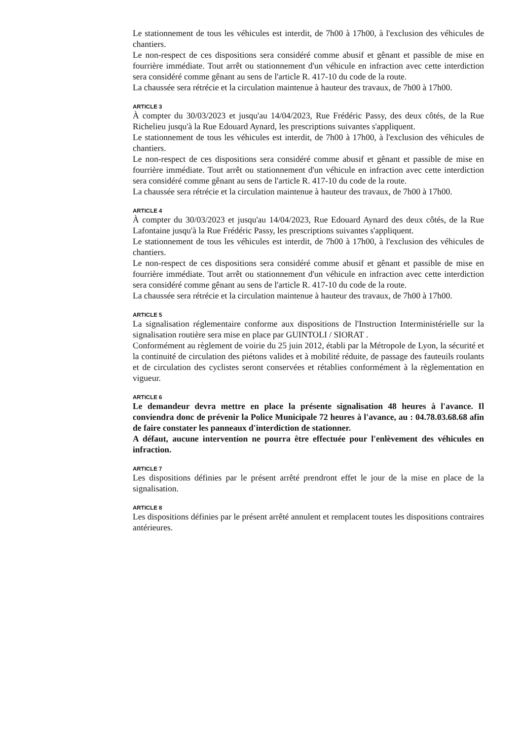Le stationnement de tous les véhicules est interdit, de 7h00 à 17h00, à l'exclusion des véhicules de chantiers.
Le non-respect de ces dispositions sera considéré comme abusif et gênant et passible de mise en fourrière immédiate. Tout arrêt ou stationnement d'un véhicule en infraction avec cette interdiction sera considéré comme gênant au sens de l'article R. 417-10 du code de la route.
La chaussée sera rétrécie et la circulation maintenue à hauteur des travaux, de 7h00 à 17h00.
ARTICLE 3
À compter du 30/03/2023 et jusqu'au 14/04/2023, Rue Frédéric Passy, des deux côtés, de la Rue Richelieu jusqu'à la Rue Edouard Aynard, les prescriptions suivantes s'appliquent.
Le stationnement de tous les véhicules est interdit, de 7h00 à 17h00, à l'exclusion des véhicules de chantiers.
Le non-respect de ces dispositions sera considéré comme abusif et gênant et passible de mise en fourrière immédiate. Tout arrêt ou stationnement d'un véhicule en infraction avec cette interdiction sera considéré comme gênant au sens de l'article R. 417-10 du code de la route.
La chaussée sera rétrécie et la circulation maintenue à hauteur des travaux, de 7h00 à 17h00.
ARTICLE 4
À compter du 30/03/2023 et jusqu'au 14/04/2023, Rue Edouard Aynard des deux côtés, de la Rue Lafontaine jusqu'à la Rue Frédéric Passy, les prescriptions suivantes s'appliquent.
Le stationnement de tous les véhicules est interdit, de 7h00 à 17h00, à l'exclusion des véhicules de chantiers.
Le non-respect de ces dispositions sera considéré comme abusif et gênant et passible de mise en fourrière immédiate. Tout arrêt ou stationnement d'un véhicule en infraction avec cette interdiction sera considéré comme gênant au sens de l'article R. 417-10 du code de la route.
La chaussée sera rétrécie et la circulation maintenue à hauteur des travaux, de 7h00 à 17h00.
ARTICLE 5
La signalisation réglementaire conforme aux dispositions de l'Instruction Interministérielle sur la signalisation routière sera mise en place par GUINTOLI / SIORAT .
Conformément au règlement de voirie du 25 juin 2012, établi par la Métropole de Lyon, la sécurité et la continuité de circulation des piétons valides et à mobilité réduite, de passage des fauteuils roulants et de circulation des cyclistes seront conservées et rétablies conformément à la règlementation en vigueur.
ARTICLE 6
Le demandeur devra mettre en place la présente signalisation 48 heures à l'avance. Il conviendra donc de prévenir la Police Municipale 72 heures à l'avance, au : 04.78.03.68.68 afin de faire constater les panneaux d'interdiction de stationner.
A défaut, aucune intervention ne pourra être effectuée pour l'enlèvement des véhicules en infraction.
ARTICLE 7
Les dispositions définies par le présent arrêté prendront effet le jour de la mise en place de la signalisation.
ARTICLE 8
Les dispositions définies par le présent arrêté annulent et remplacent toutes les dispositions contraires antérieures.